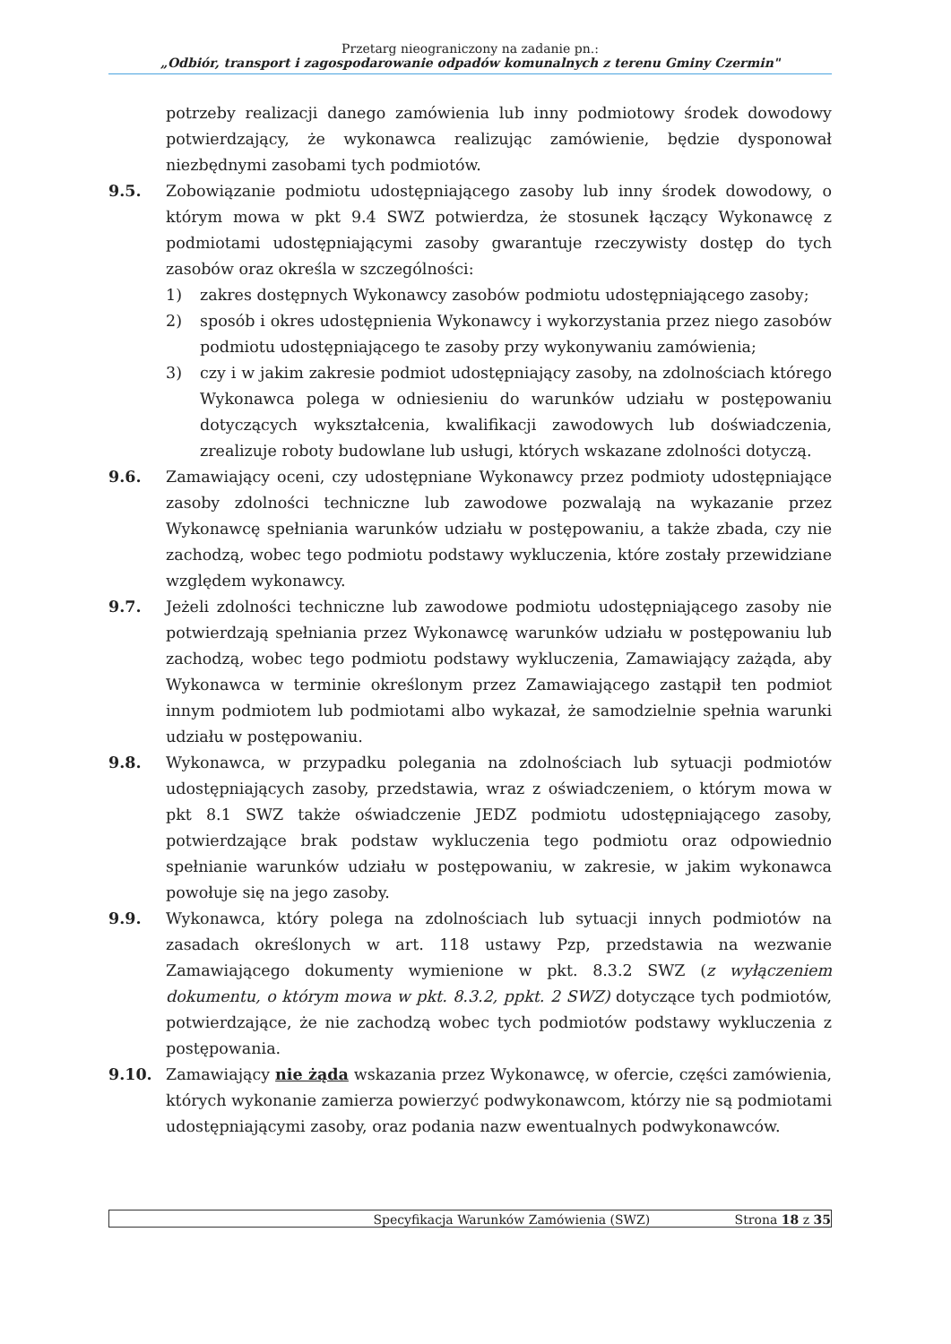Przetarg nieograniczony na zadanie pn.:
„Odbiór, transport i zagospodarowanie odpadów komunalnych z terenu Gminy Czermin"
potrzeby realizacji danego zamówienia lub inny podmiotowy środek dowodowy potwierdzający, że wykonawca realizując zamówienie, będzie dysponował niezbędnymi zasobami tych podmiotów.
9.5. Zobowiązanie podmiotu udostępniającego zasoby lub inny środek dowodowy, o którym mowa w pkt 9.4 SWZ potwierdza, że stosunek łączący Wykonawcę z podmiotami udostępniającymi zasoby gwarantuje rzeczywisty dostęp do tych zasobów oraz określa w szczególności:
1) zakres dostępnych Wykonawcy zasobów podmiotu udostępniającego zasoby;
2) sposób i okres udostępnienia Wykonawcy i wykorzystania przez niego zasobów podmiotu udostępniającego te zasoby przy wykonywaniu zamówienia;
3) czy i w jakim zakresie podmiot udostępniający zasoby, na zdolnościach którego Wykonawca polega w odniesieniu do warunków udziału w postępowaniu dotyczących wykształcenia, kwalifikacji zawodowych lub doświadczenia, zrealizuje roboty budowlane lub usługi, których wskazane zdolności dotyczą.
9.6. Zamawiający oceni, czy udostępniane Wykonawcy przez podmioty udostępniające zasoby zdolności techniczne lub zawodowe pozwalają na wykazanie przez Wykonawcę spełniania warunków udziału w postępowaniu, a także zbada, czy nie zachodzą, wobec tego podmiotu podstawy wykluczenia, które zostały przewidziane względem wykonawcy.
9.7. Jeżeli zdolności techniczne lub zawodowe podmiotu udostępniającego zasoby nie potwierdzają spełniania przez Wykonawcę warunków udziału w postępowaniu lub zachodzą, wobec tego podmiotu podstawy wykluczenia, Zamawiający zażąda, aby Wykonawca w terminie określonym przez Zamawiającego zastąpił ten podmiot innym podmiotem lub podmiotami albo wykazał, że samodzielnie spełnia warunki udziału w postępowaniu.
9.8. Wykonawca, w przypadku polegania na zdolnościach lub sytuacji podmiotów udostępniających zasoby, przedstawia, wraz z oświadczeniem, o którym mowa w pkt 8.1 SWZ także oświadczenie JEDZ podmiotu udostępniającego zasoby, potwierdzające brak podstaw wykluczenia tego podmiotu oraz odpowiednio spełnianie warunków udziału w postępowaniu, w zakresie, w jakim wykonawca powołuje się na jego zasoby.
9.9. Wykonawca, który polega na zdolnościach lub sytuacji innych podmiotów na zasadach określonych w art. 118 ustawy Pzp, przedstawia na wezwanie Zamawiającego dokumenty wymienione w pkt. 8.3.2 SWZ (z wyłączeniem dokumentu, o którym mowa w pkt. 8.3.2, ppkt. 2 SWZ) dotyczące tych podmiotów, potwierdzające, że nie zachodzą wobec tych podmiotów podstawy wykluczenia z postępowania.
9.10. Zamawiający nie żąda wskazania przez Wykonawcę, w ofercie, części zamówienia, których wykonanie zamierza powierzyć podwykonawcom, którzy nie są podmiotami udostępniającymi zasoby, oraz podania nazw ewentualnych podwykonawców.
Specyfikacja Warunków Zamówienia (SWZ) Strona 18 z 35